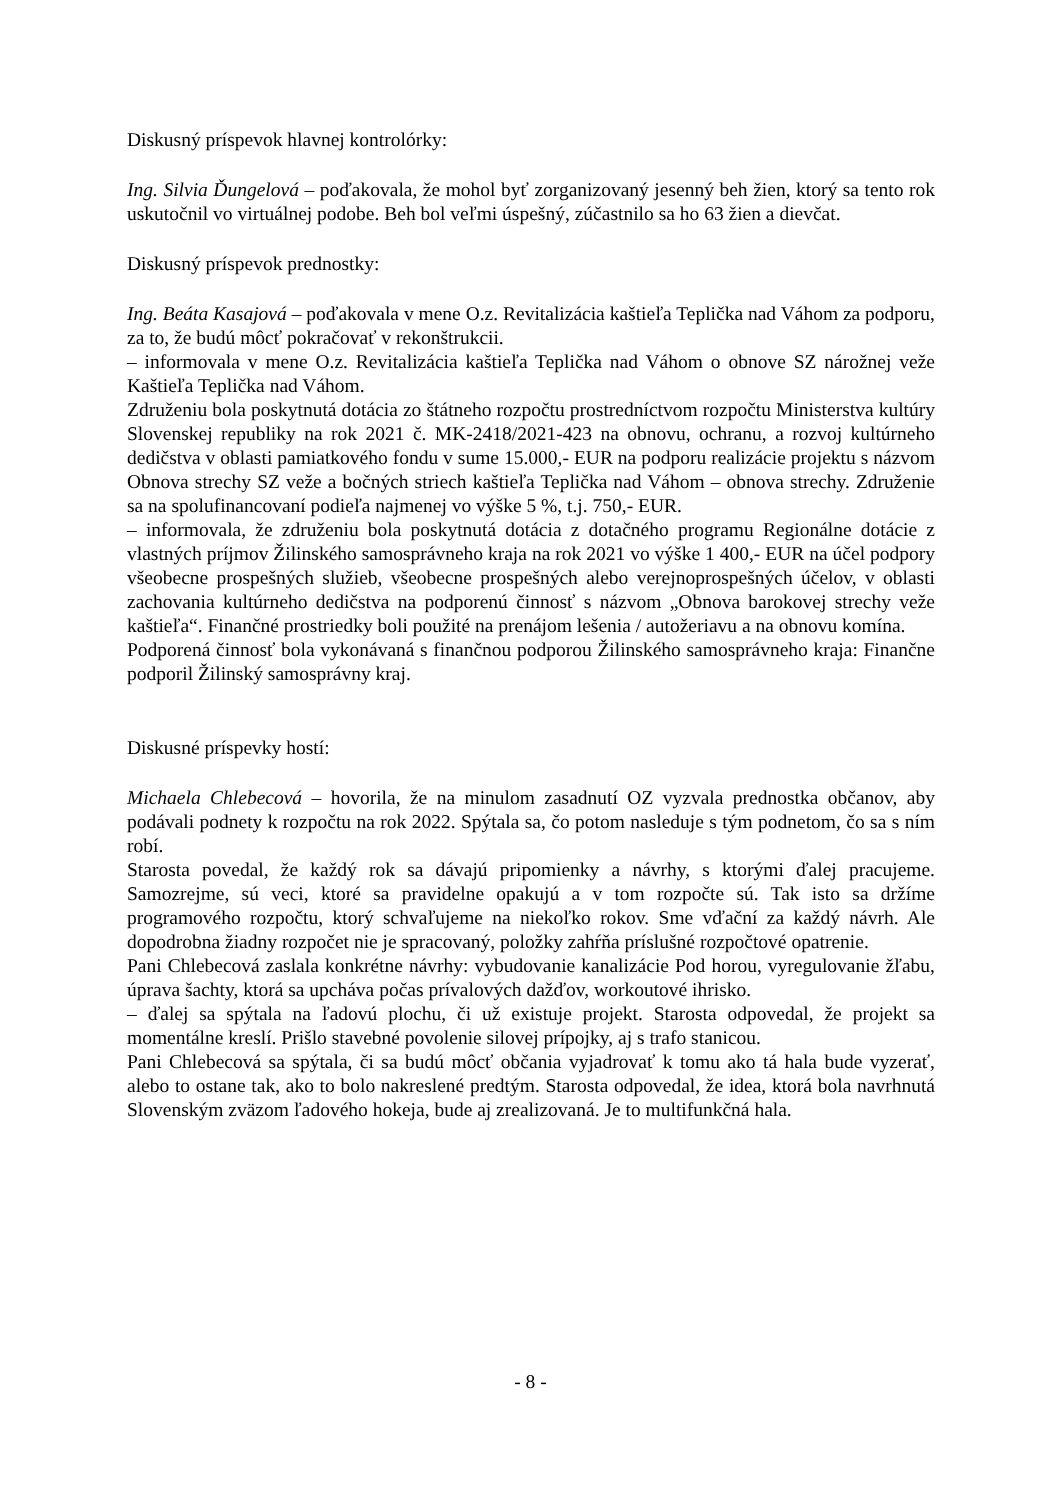Diskusný príspevok hlavnej kontrolórky:
Ing. Silvia Ďungelová – poďakovala, že mohol byť zorganizovaný jesenný beh žien, ktorý sa tento rok uskutočnil vo virtuálnej podobe. Beh bol veľmi úspešný, zúčastnilo sa ho 63 žien a dievčat.
Diskusný príspevok prednostky:
Ing. Beáta Kasajová – poďakovala v mene O.z. Revitalizácia kaštieľa Teplička nad Váhom za podporu, za to, že budú môcť pokračovať v rekonštrukcii.
– informovala v mene O.z. Revitalizácia kaštieľa Teplička nad Váhom o obnove SZ nárožnej veže Kaštieľa Teplička nad Váhom.
Združeniu bola poskytnutá dotácia zo štátneho rozpočtu prostredníctvom rozpočtu Ministerstva kultúry Slovenskej republiky na rok 2021 č. MK-2418/2021-423 na obnovu, ochranu, a rozvoj kultúrneho dedičstva v oblasti pamiatkového fondu v sume 15.000,- EUR na podporu realizácie projektu s názvom Obnova strechy SZ veže a bočných striech kaštieľa Teplička nad Váhom – obnova strechy. Združenie sa na spolufinancovaní podieľa najmenej vo výške 5 %, t.j. 750,- EUR.
– informovala, že združeniu bola poskytnutá dotácia z dotačného programu Regionálne dotácie z vlastných príjmov Žilinského samosprávneho kraja na rok 2021 vo výške 1 400,- EUR na účel podpory všeobecne prospešných služieb, všeobecne prospešných alebo verejnoprospešných účelov, v oblasti zachovania kultúrneho dedičstva na podporenú činnosť s názvom „Obnova barokovej strechy veže kaštieľa“. Finančné prostriedky boli použité na prenájom lešenia / autožeriavu a na obnovu komína.
Podporená činnosť bola vykonávaná s finančnou podporou Žilinského samosprávneho kraja: Finančne podporil Žilinský samosprávny kraj.
Diskusné príspevky hostí:
Michaela Chlebecová – hovorila, že na minulom zasadnutí OZ vyzvala prednostka občanov, aby podávali podnety k rozpočtu na rok 2022. Spýtala sa, čo potom nasleduje s tým podnetom, čo sa s ním robí.
Starosta povedal, že každý rok sa dávajú pripomienky a návrhy, s ktorými ďalej pracujeme. Samozrejme, sú veci, ktoré sa pravidelne opakujú a v tom rozpočte sú. Tak isto sa držíme programového rozpočtu, ktorý schvaľujeme na niekoľko rokov. Sme vďační za každý návrh. Ale dopodrobna žiadny rozpočet nie je spracovaný, položky zahŕňa príslušné rozpočtové opatrenie.
Pani Chlebecová zaslala konkrétne návrhy: vybudovanie kanalizácie Pod horou, vyregulovanie žľabu, úprava šachty, ktorá sa upcháva počas prívalových dažďov, workoutové ihrisko.
– ďalej sa spýtala na ľadovú plochu, či už existuje projekt. Starosta odpovedal, že projekt sa momentálne kreslí. Prišlo stavebné povolenie silovej prípojky, aj s trafo stanicou.
Pani Chlebecová sa spýtala, či sa budú môcť občania vyjadrovať k tomu ako tá hala bude vyzerať, alebo to ostane tak, ako to bolo nakreslené predtým. Starosta odpovedal, že idea, ktorá bola navrhnutá Slovenským zväzom ľadového hokeja, bude aj zrealizovaná. Je to multifunkčná hala.
- 8 -